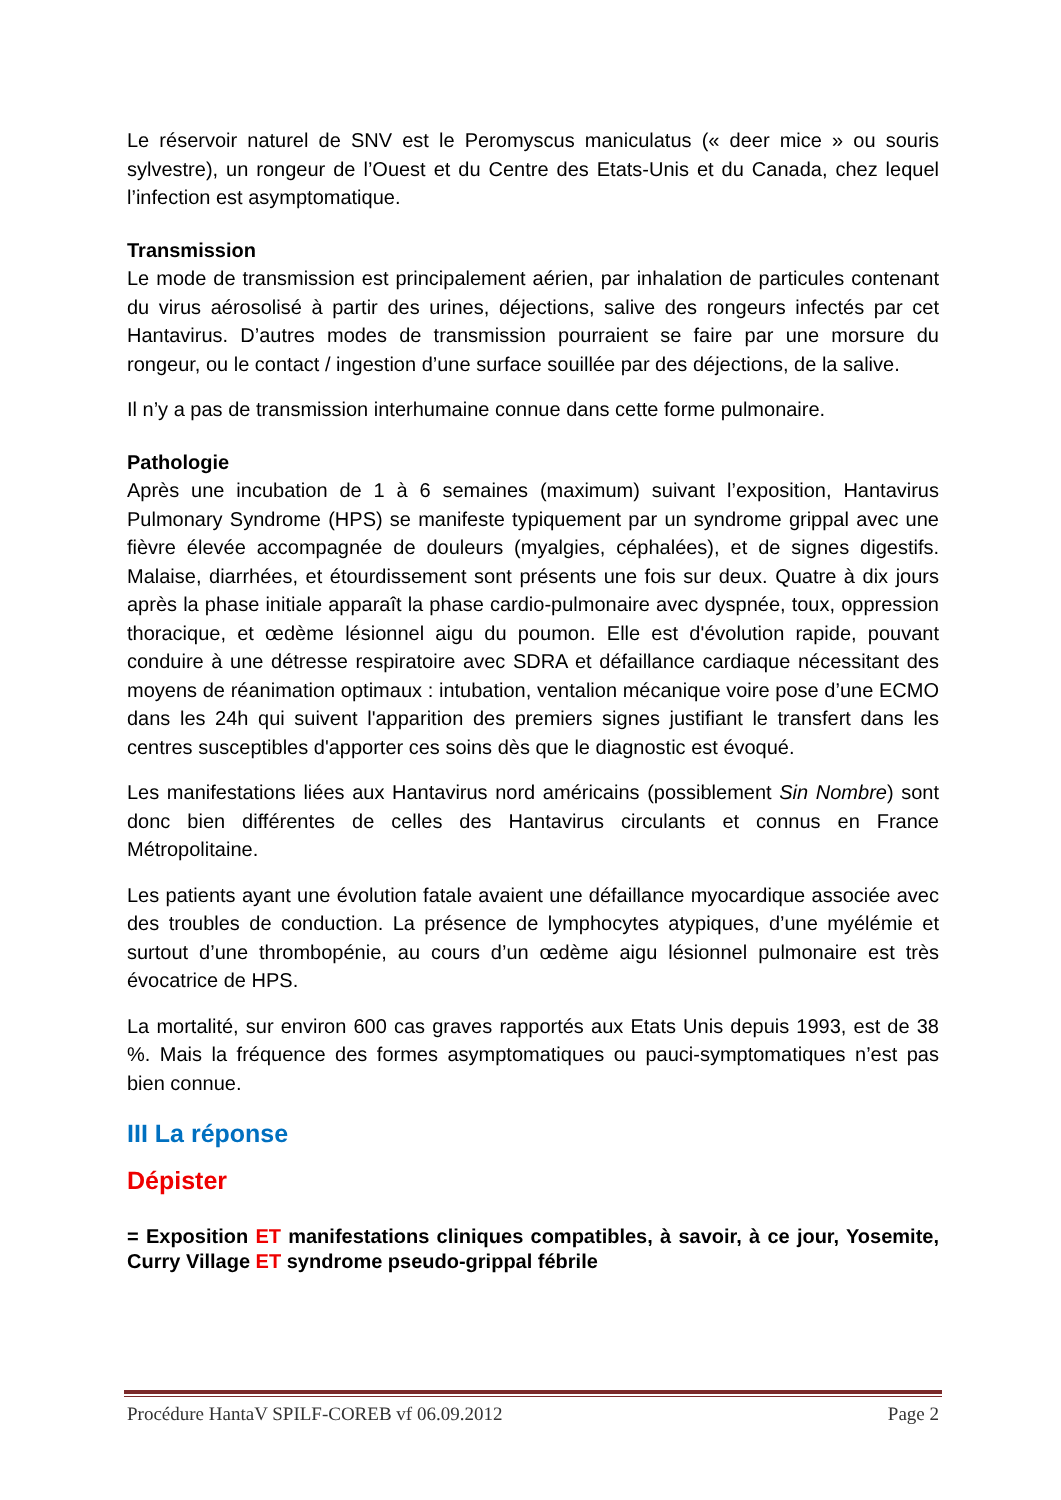Le réservoir naturel de SNV est le Peromyscus maniculatus (« deer mice » ou souris sylvestre), un rongeur de l’Ouest et du Centre des Etats-Unis et du Canada, chez lequel l’infection est asymptomatique.
Transmission
Le mode de transmission est principalement aérien, par inhalation de particules contenant du virus aérosolisé à partir des urines, déjections, salive des rongeurs infectés par cet Hantavirus. D’autres modes de transmission pourraient se faire par une morsure du rongeur, ou le contact / ingestion d’une surface souillée par des déjections, de la salive.
Il n’y a pas de transmission interhumaine connue dans cette forme pulmonaire.
Pathologie
Après une incubation de 1 à 6 semaines (maximum) suivant l’exposition, Hantavirus Pulmonary Syndrome (HPS) se manifeste typiquement par un syndrome grippal avec une fièvre élevée accompagnée de douleurs (myalgies, céphalées), et de signes digestifs. Malaise, diarrhées, et étourdissement sont présents une fois sur deux. Quatre à dix jours après la phase initiale apparaît la phase cardio-pulmonaire avec dyspnée, toux, oppression thoracique, et œdème lésionnel aigu du poumon. Elle est d'évolution rapide, pouvant conduire à une détresse respiratoire avec SDRA et défaillance cardiaque nécessitant des moyens de réanimation optimaux : intubation, ventalion mécanique voire pose d’une ECMO dans les 24h qui suivent l'apparition des premiers signes justifiant le transfert dans les centres susceptibles d'apporter ces soins dès que le diagnostic est évoqué.
Les manifestations liées aux Hantavirus nord américains (possiblement Sin Nombre) sont donc bien différentes de celles des Hantavirus circulants et connus en France Métropolitaine.
Les patients ayant une évolution fatale avaient une défaillance myocardique associée avec des troubles de conduction. La présence de lymphocytes atypiques, d’une myélémie et surtout d’une thrombopénie, au cours d’un œdème aigu lésionnel pulmonaire est très évocatrice de HPS.
La mortalité, sur environ 600 cas graves rapportés aux Etats Unis depuis 1993, est de 38 %. Mais la fréquence des formes asymptomatiques ou pauci-symptomatiques n’est pas bien connue.
III La réponse
Dépister
= Exposition ET manifestations cliniques compatibles, à savoir, à ce jour, Yosemite, Curry Village ET syndrome pseudo-grippal fébrile
Procédure HantaV SPILF-COREB vf 06.09.2012 Page 2